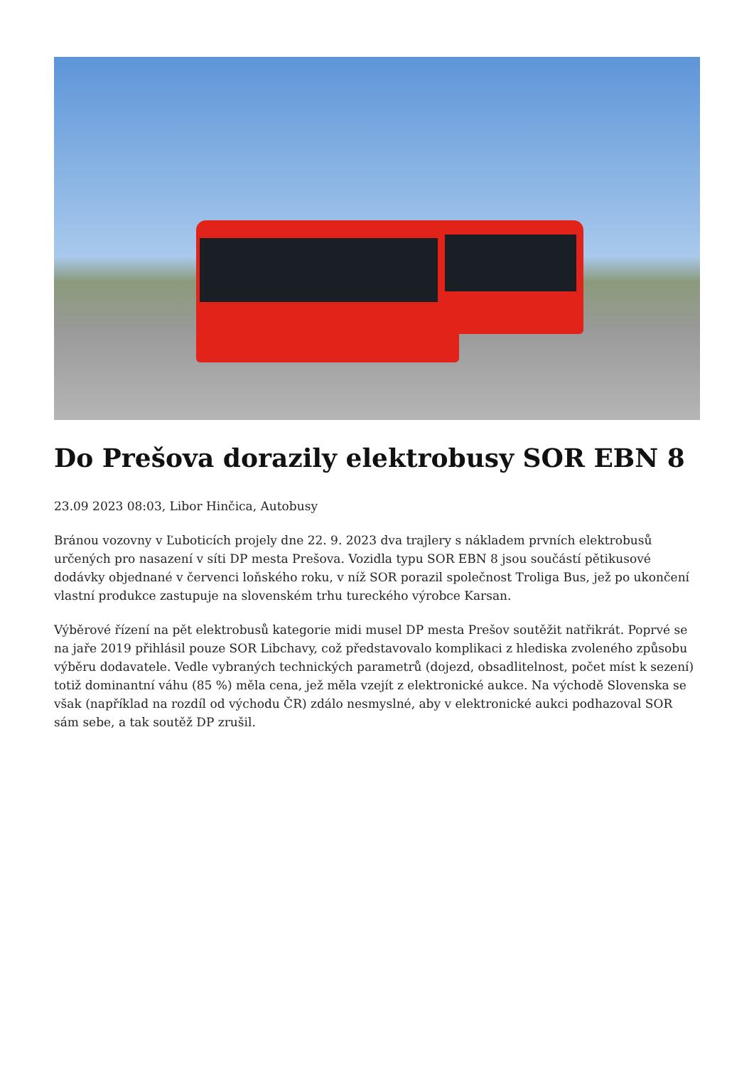Do Prešova dorazily elektrobusy SOR EBN 8
23.09 2023 08:03, Libor Hinčica, Autobusy
Bránou vozovny v Ľuboticích projely dne 22. 9. 2023 dva trajlery s nákladem prvních elektrobusů určených pro nasazení v síti DP mesta Prešova. Vozidla typu SOR EBN 8 jsou součástí pětikusové dodávky objednané v červenci loňského roku, v níž SOR porazil společnost Troliga Bus, jež po ukončení vlastní produkce zastupuje na slovenském trhu tureckého výrobce Karsan.
Výběrové řízení na pět elektrobusů kategorie midi musel DP mesta Prešov soutěžit natřikrát. Poprvé se na jaře 2019 přihlásil pouze SOR Libchavy, což představovalo komplikaci z hlediska zvoleného způsobu výběru dodavatele. Vedle vybraných technických parametrů (dojezd, obsadlitelnost, počet míst k sezení) totiž dominantní váhu (85 %) měla cena, jež měla vzejít z elektronické aukce. Na východě Slovenska se však (například na rozdíl od východu ČR) zdálo nesmyslné, aby v elektronické aukci podhazoval SOR sám sebe, a tak soutěž DP zrušil.